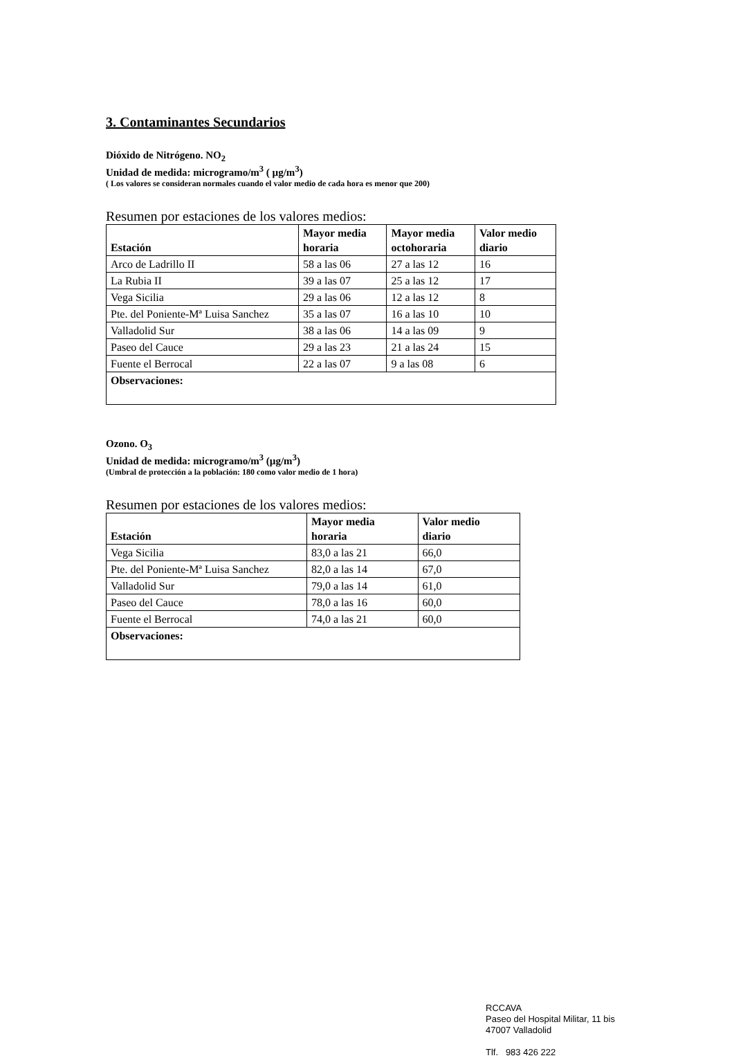3. Contaminantes Secundarios
Dióxido de Nitrógeno. NO<sub>2</sub>
Unidad de medida: microgramo/m<sup>3</sup> ( µg/m<sup>3</sup>)
( Los valores se consideran normales cuando el valor medio de cada hora es menor que 200)
Resumen por estaciones de los valores medios:
| Estación | Mayor media horaria | Mayor media octohoraria | Valor medio diario |
| --- | --- | --- | --- |
| Arco de Ladrillo II | 58 a las 06 | 27 a las 12 | 16 |
| La Rubia II | 39 a las 07 | 25 a las 12 | 17 |
| Vega Sicilia | 29 a las 06 | 12 a las 12 | 8 |
| Pte. del Poniente-Mª Luisa Sanchez | 35 a las 07 | 16 a las 10 | 10 |
| Valladolid Sur | 38 a las 06 | 14 a las 09 | 9 |
| Paseo del Cauce | 29 a las 23 | 21 a las 24 | 15 |
| Fuente el Berrocal | 22 a las 07 | 9 a las 08 | 6 |
| Observaciones: | | | |
Ozono. O<sub>3</sub>
Unidad de medida: microgramo/m<sup>3</sup> (µg/m<sup>3</sup>)
(Umbral de protección a la población: 180 como valor medio de 1 hora)
Resumen por estaciones de los valores medios:
| Estación | Mayor media horaria | Valor medio diario |
| --- | --- | --- |
| Vega Sicilia | 83,0 a las 21 | 66,0 |
| Pte. del Poniente-Mª Luisa Sanchez | 82,0 a las 14 | 67,0 |
| Valladolid Sur | 79,0 a las 14 | 61,0 |
| Paseo del Cauce | 78,0 a las 16 | 60,0 |
| Fuente el Berrocal | 74,0 a las 21 | 60,0 |
| Observaciones: | | |
RCCAVA
Paseo del Hospital Militar, 11 bis
47007 Valladolid
Tlf. 983 426 222